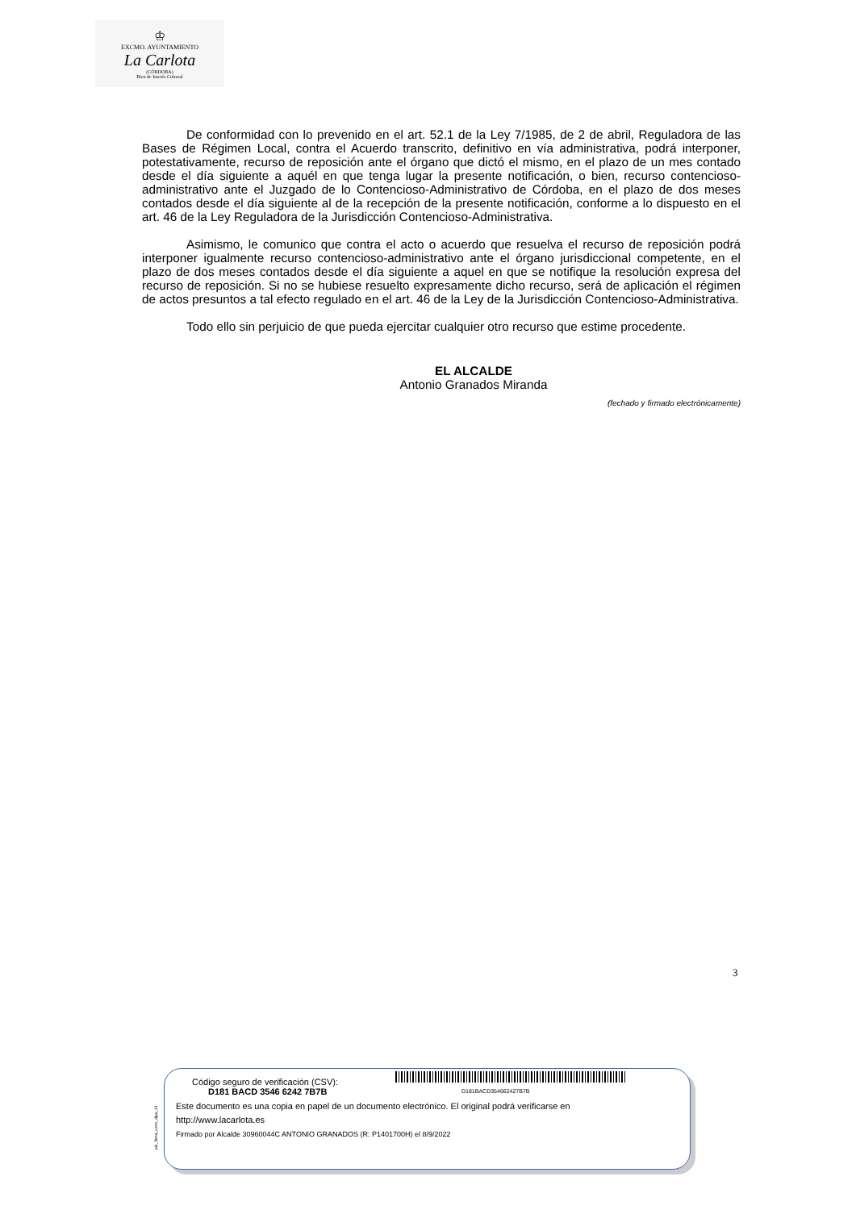♔
EXCMO. AYUNTAMIENTO
La Carlota
(CÓRDOBA)
Bien de Interés Cultural
De conformidad con lo prevenido en el art. 52.1 de la Ley 7/1985, de 2 de abril, Reguladora de las Bases de Régimen Local, contra el Acuerdo transcrito, definitivo en vía administrativa, podrá interponer, potestativamente, recurso de reposición ante el órgano que dictó el mismo, en el plazo de un mes contado desde el día siguiente a aquél en que tenga lugar la presente notificación, o bien, recurso contencioso-administrativo ante el Juzgado de lo Contencioso-Administrativo de Córdoba, en el plazo de dos meses contados desde el día siguiente al de la recepción de la presente notificación, conforme a lo dispuesto en el art. 46 de la Ley Reguladora de la Jurisdicción Contencioso-Administrativa.
Asimismo, le comunico que contra el acto o acuerdo que resuelva el recurso de reposición podrá interponer igualmente recurso contencioso-administrativo ante el órgano jurisdiccional competente, en el plazo de dos meses contados desde el día siguiente a aquel en que se notifique la resolución expresa del recurso de reposición. Si no se hubiese resuelto expresamente dicho recurso, será de aplicación el régimen de actos presuntos a tal efecto regulado en el art. 46 de la Ley de la Jurisdicción Contencioso-Administrativa.
Todo ello sin perjuicio de que pueda ejercitar cualquier otro recurso que estime procedente.
EL ALCALDE
Antonio Granados Miranda
(fechado y firmado electrónicamente)
3
pie_firma_corto_dipu_01
Código seguro de verificación (CSV): D181BACD354662427B7B
D181 BACD 3546 6242 7B7B
Este documento es una copia en papel de un documento electrónico. El original podrá verificarse en
http://www.lacarlota.es
Firmado por Alcalde 30960044C ANTONIO GRANADOS (R: P1401700H) el 8/9/2022